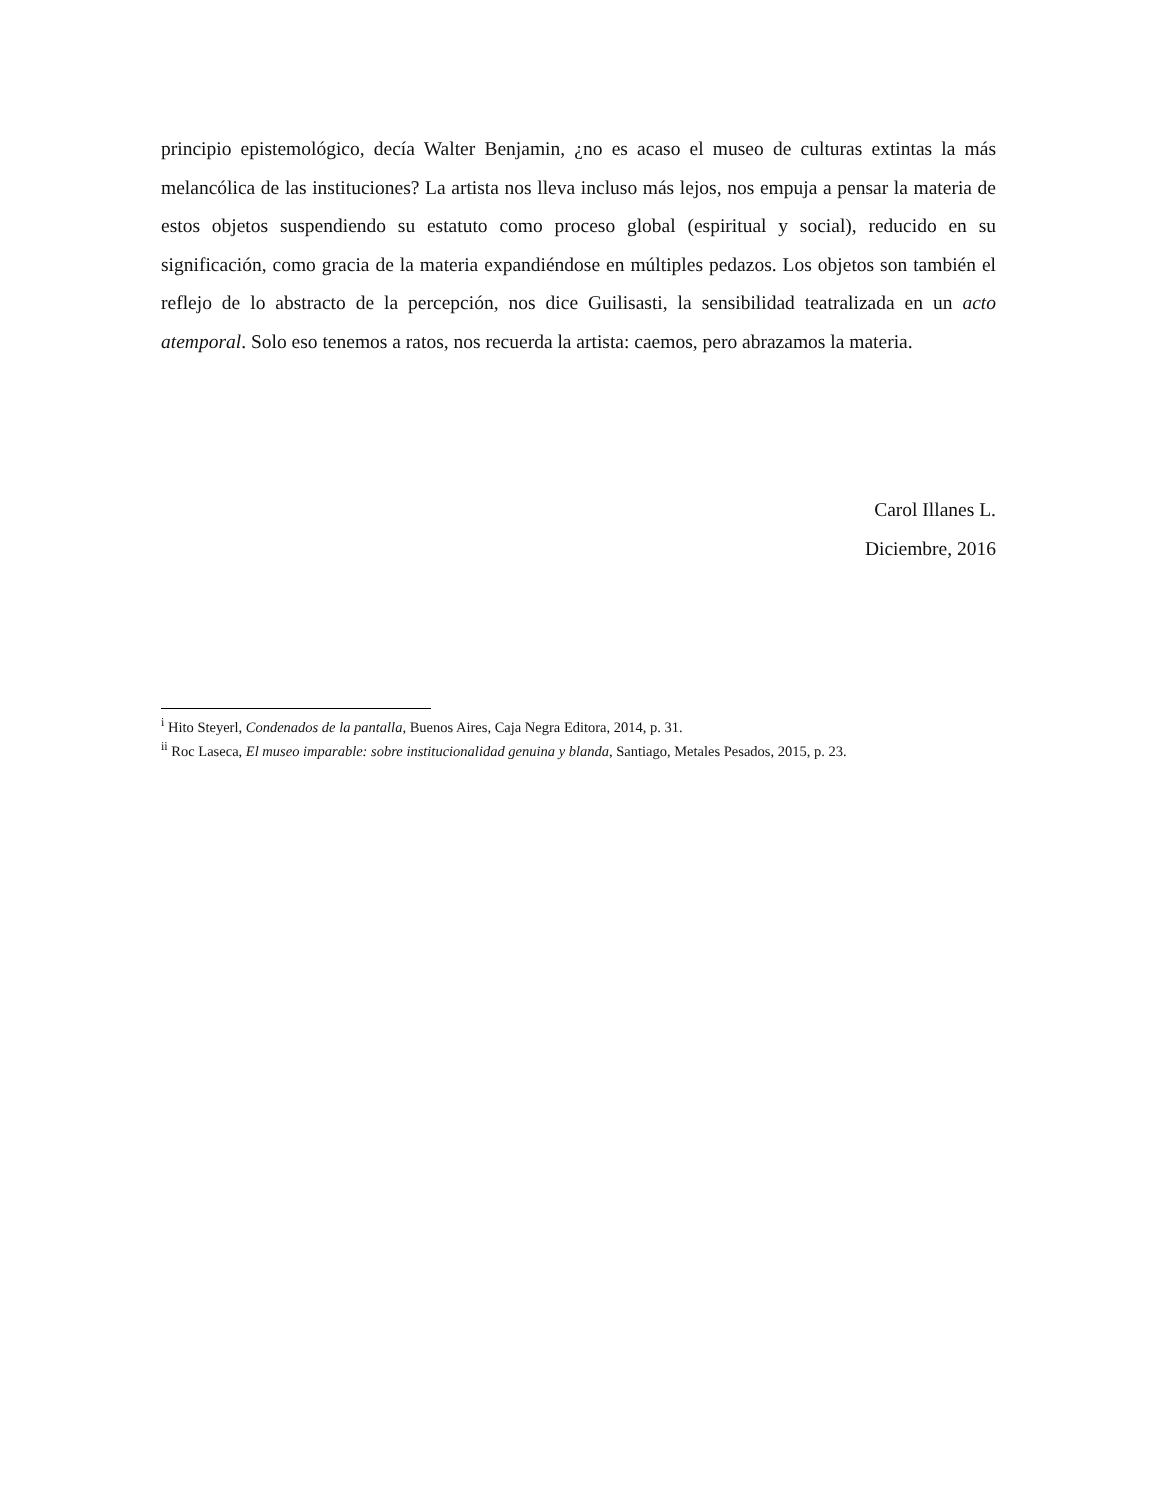principio epistemológico, decía Walter Benjamin, ¿no es acaso el museo de culturas extintas la más melancólica de las instituciones? La artista nos lleva incluso más lejos, nos empuja a pensar la materia de estos objetos suspendiendo su estatuto como proceso global (espiritual y social), reducido en su significación, como gracia de la materia expandiéndose en múltiples pedazos. Los objetos son también el reflejo de lo abstracto de la percepción, nos dice Guilisasti, la sensibilidad teatralizada en un acto atemporal. Solo eso tenemos a ratos, nos recuerda la artista: caemos, pero abrazamos la materia.
Carol Illanes L.
Diciembre, 2016
<sup>i</sup> Hito Steyerl, Condenados de la pantalla, Buenos Aires, Caja Negra Editora, 2014, p. 31.
<sup>ii</sup> Roc Laseca, El museo imparable: sobre institucionalidad genuina y blanda, Santiago, Metales Pesados, 2015, p. 23.